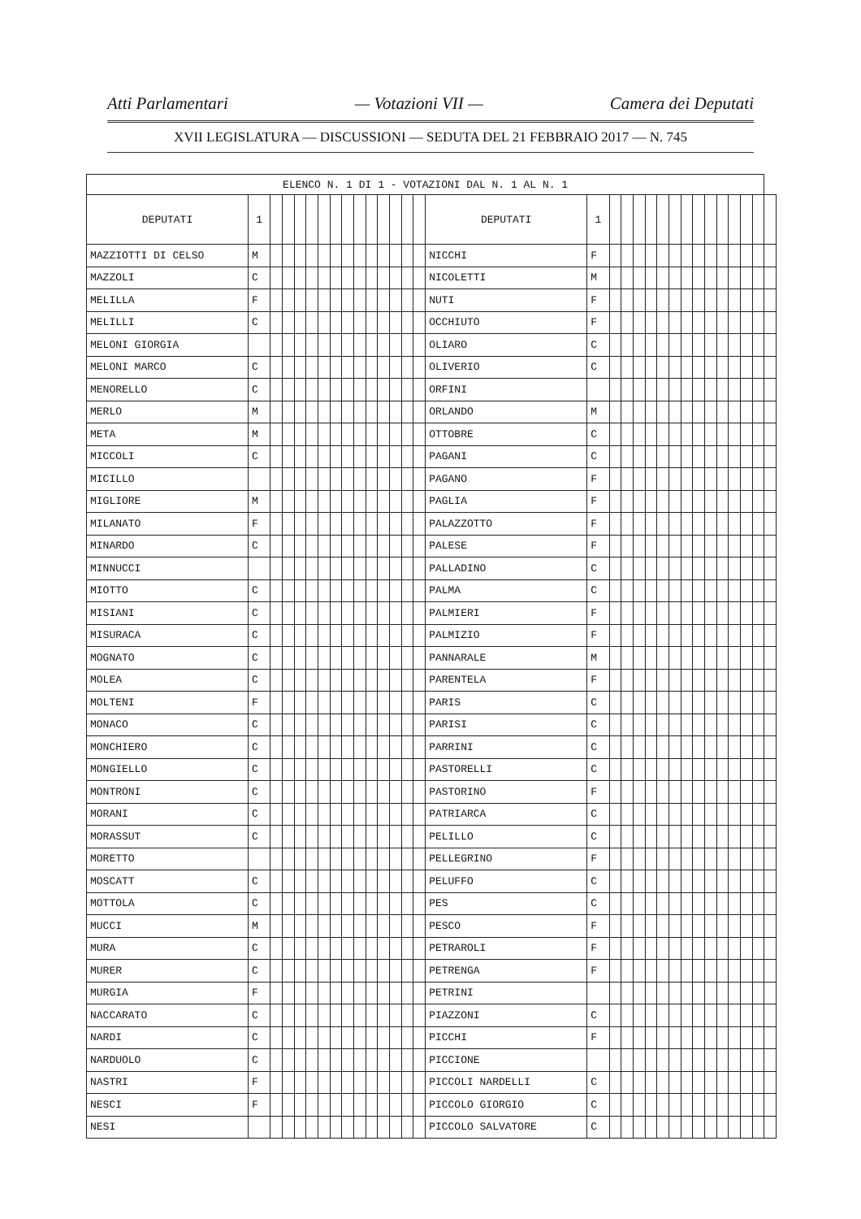Atti Parlamentari — Votazioni VII — Camera dei Deputati
XVII LEGISLATURA — DISCUSSIONI — SEDUTA DEL 21 FEBBRAIO 2017 — N. 745
| ELENCO N. 1 DI 1 - VOTAZIONI DAL N. 1 AL N. 1 | | | | | | | | | | | | | | | | | | | | | | | | | | | | | | |
| DEPUTATI | 1 | | | | | | | | | | | | | | DEPUTATI | 1 | | | | | | | | | | | | | | |
| MAZZIOTTI DI CELSO | M | | | | | | | | | | | | | | NICCHI | F | | | | | | | | | | | | | | |
| MAZZOLI | C | | | | | | | | | | | | | | NICOLETTI | M | | | | | | | | | | | | | | |
| MELILLA | F | | | | | | | | | | | | | | NUTI | F | | | | | | | | | | | | | | |
| MELILLI | C | | | | | | | | | | | | | | OCCHIUTO | F | | | | | | | | | | | | | | |
| MELONI GIORGIA | | | | | | | | | | | | | | | OLIARO | C | | | | | | | | | | | | | | |
| MELONI MARCO | C | | | | | | | | | | | | | | OLIVERIO | C | | | | | | | | | | | | | | |
| MENORELLO | C | | | | | | | | | | | | | | ORFINI | | | | | | | | | | | | | | | |
| MERLO | M | | | | | | | | | | | | | | ORLANDO | M | | | | | | | | | | | | | | |
| META | M | | | | | | | | | | | | | | OTTOBRE | C | | | | | | | | | | | | | | |
| MICCOLI | C | | | | | | | | | | | | | | PAGANI | C | | | | | | | | | | | | | | |
| MICILLO | | | | | | | | | | | | | | | PAGANO | F | | | | | | | | | | | | | | |
| MIGLIORE | M | | | | | | | | | | | | | | PAGLIA | F | | | | | | | | | | | | | | |
| MILANATO | F | | | | | | | | | | | | | | PALAZZOTTO | F | | | | | | | | | | | | | | |
| MINARDO | C | | | | | | | | | | | | | | PALESE | F | | | | | | | | | | | | | | |
| MINNUCCI | | | | | | | | | | | | | | | PALLADINO | C | | | | | | | | | | | | | | |
| MIOTTO | C | | | | | | | | | | | | | | PALMA | C | | | | | | | | | | | | | | |
| MISIANI | C | | | | | | | | | | | | | | PALMIERI | F | | | | | | | | | | | | | | |
| MISURACA | C | | | | | | | | | | | | | | PALMIZIO | F | | | | | | | | | | | | | | |
| MOGNATO | C | | | | | | | | | | | | | | PANNARALE | M | | | | | | | | | | | | | | |
| MOLEA | C | | | | | | | | | | | | | | PARENTELA | F | | | | | | | | | | | | | | |
| MOLTENI | F | | | | | | | | | | | | | | PARIS | C | | | | | | | | | | | | | | |
| MONACO | C | | | | | | | | | | | | | | PARISI | C | | | | | | | | | | | | | | |
| MONCHIERO | C | | | | | | | | | | | | | | PARRINI | C | | | | | | | | | | | | | | |
| MONGIELLO | C | | | | | | | | | | | | | | PASTORELLI | C | | | | | | | | | | | | | | |
| MONTRONI | C | | | | | | | | | | | | | | PASTORINO | F | | | | | | | | | | | | | | |
| MORANI | C | | | | | | | | | | | | | | PATRIARCA | C | | | | | | | | | | | | | | |
| MORASSUT | C | | | | | | | | | | | | | | PELILLO | C | | | | | | | | | | | | | | |
| MORETTO | | | | | | | | | | | | | | | PELLEGRINO | F | | | | | | | | | | | | | | |
| MOSCATT | C | | | | | | | | | | | | | | PELUFFO | C | | | | | | | | | | | | | | |
| MOTTOLA | C | | | | | | | | | | | | | | PES | C | | | | | | | | | | | | | | |
| MUCCI | M | | | | | | | | | | | | | | PESCO | F | | | | | | | | | | | | | | |
| MURA | C | | | | | | | | | | | | | | PETRAROLI | F | | | | | | | | | | | | | | |
| MURER | C | | | | | | | | | | | | | | PETRENGA | F | | | | | | | | | | | | | | |
| MURGIA | F | | | | | | | | | | | | | | PETRINI | | | | | | | | | | | | | | | |
| NACCARATO | C | | | | | | | | | | | | | | PIAZZONI | C | | | | | | | | | | | | | | |
| NARDI | C | | | | | | | | | | | | | | PICCHI | F | | | | | | | | | | | | | | |
| NARDUOLO | C | | | | | | | | | | | | | | PICCIONE | | | | | | | | | | | | | | | |
| NASTRI | F | | | | | | | | | | | | | | PICCOLI NARDELLI | C | | | | | | | | | | | | | | |
| NESCI | F | | | | | | | | | | | | | | PICCOLO GIORGIO | C | | | | | | | | | | | | | | |
| NESI | | | | | | | | | | | | | | | PICCOLO SALVATORE | C | | | | | | | | | | | | | | |